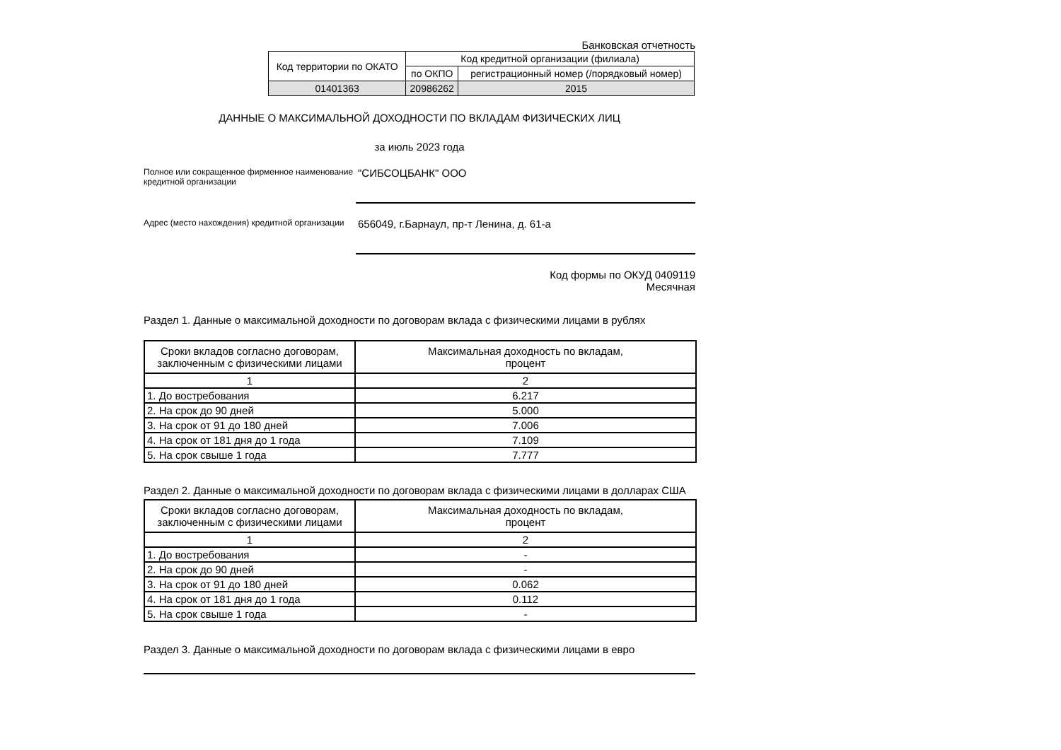Банковская отчетность
| Код территории по ОКАТО | Код кредитной организации (филиала) | |
| | по ОКПО | регистрационный номер (/порядковый номер) |
| 01401363 | 20986262 | 2015 |
ДАННЫЕ О МАКСИМАЛЬНОЙ ДОХОДНОСТИ ПО ВКЛАДАМ ФИЗИЧЕСКИХ ЛИЦ
за июль 2023 года
Полное или сокращенное фирменное наименование кредитной организации
"СИБСОЦБАНК" ООО
Адрес (место нахождения) кредитной организации
656049, г.Барнаул, пр-т Ленина, д. 61-а
Код формы по ОКУД 0409119
Месячная
Раздел 1. Данные о максимальной доходности по договорам вклада с физическими лицами в рублях
| Сроки вкладов согласно договорам, заключенным с физическими лицами | Максимальная доходность по вкладам, процент |
| --- | --- |
| 1 | 2 |
| 1. До востребования | 6.217 |
| 2. На срок до 90 дней | 5.000 |
| 3. На срок от 91 до 180 дней | 7.006 |
| 4. На срок от 181 дня до 1 года | 7.109 |
| 5. На срок свыше 1 года | 7.777 |
Раздел 2. Данные о максимальной доходности по договорам вклада с физическими лицами в долларах США
| Сроки вкладов согласно договорам, заключенным с физическими лицами | Максимальная доходность по вкладам, процент |
| --- | --- |
| 1 | 2 |
| 1. До востребования | - |
| 2. На срок до 90 дней | - |
| 3. На срок от 91 до 180 дней | 0.062 |
| 4. На срок от 181 дня до 1 года | 0.112 |
| 5. На срок свыше 1 года | - |
Раздел 3. Данные о максимальной доходности по договорам вклада с физическими лицами в евро